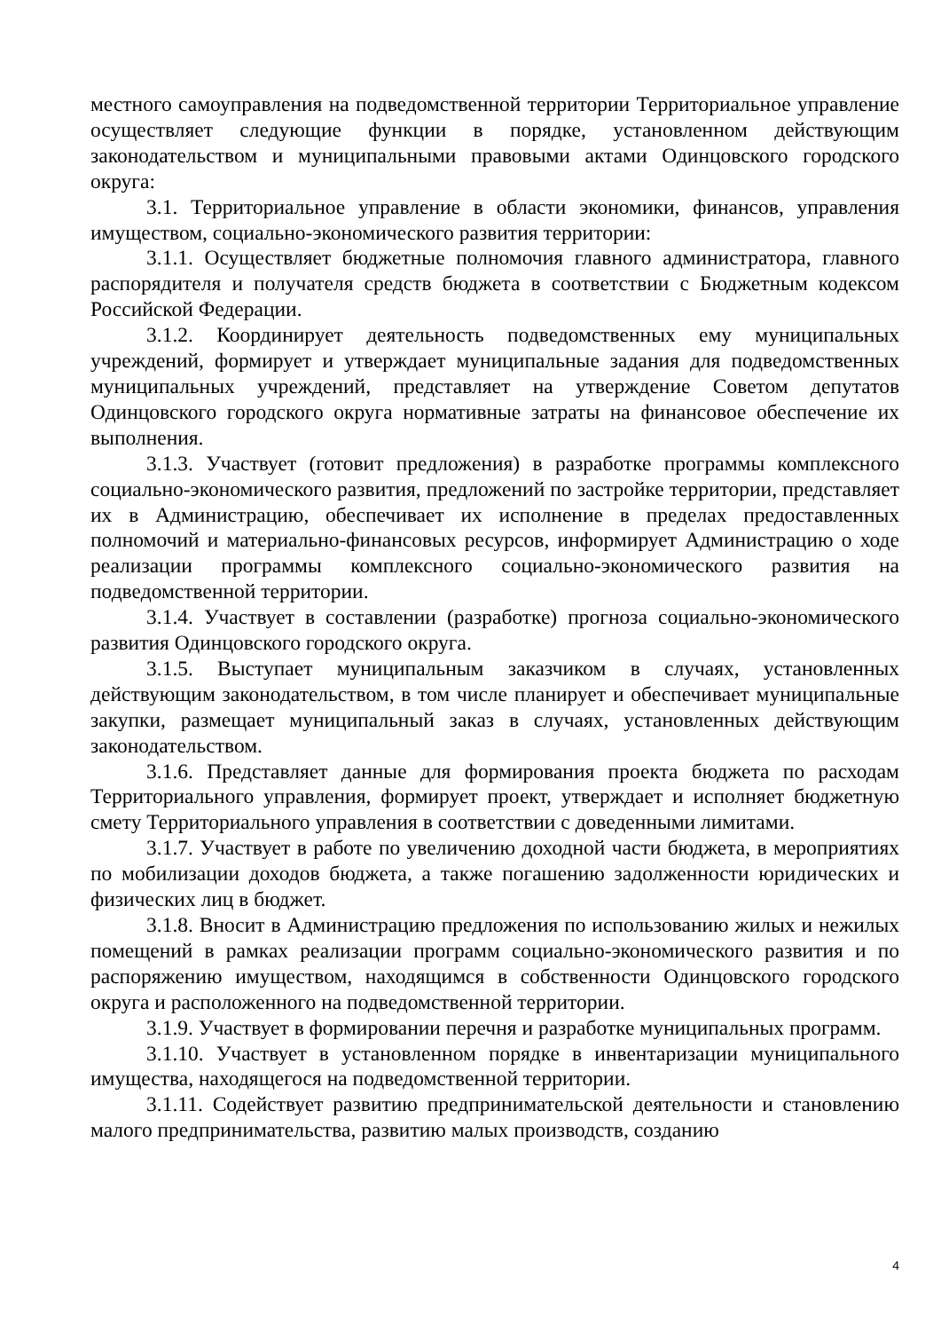местного самоуправления на подведомственной территории Территориальное управление осуществляет следующие функции в порядке, установленном действующим законодательством и муниципальными правовыми актами Одинцовского городского округа:
3.1. Территориальное управление в области экономики, финансов, управления имуществом, социально-экономического развития территории:
3.1.1. Осуществляет бюджетные полномочия главного администратора, главного распорядителя и получателя средств бюджета в соответствии с Бюджетным кодексом Российской Федерации.
3.1.2. Координирует деятельность подведомственных ему муниципальных учреждений, формирует и утверждает муниципальные задания для подведомственных муниципальных учреждений, представляет на утверждение Советом депутатов Одинцовского городского округа нормативные затраты на финансовое обеспечение их выполнения.
3.1.3. Участвует (готовит предложения) в разработке программы комплексного социально-экономического развития, предложений по застройке территории, представляет их в Администрацию, обеспечивает их исполнение в пределах предоставленных полномочий и материально-финансовых ресурсов, информирует Администрацию о ходе реализации программы комплексного социально-экономического развития на подведомственной территории.
3.1.4. Участвует в составлении (разработке) прогноза социально-экономического развития Одинцовского городского округа.
3.1.5. Выступает муниципальным заказчиком в случаях, установленных действующим законодательством, в том числе планирует и обеспечивает муниципальные закупки, размещает муниципальный заказ в случаях, установленных действующим законодательством.
3.1.6. Представляет данные для формирования проекта бюджета по расходам Территориального управления, формирует проект, утверждает и исполняет бюджетную смету Территориального управления в соответствии с доведенными лимитами.
3.1.7. Участвует в работе по увеличению доходной части бюджета, в мероприятиях по мобилизации доходов бюджета, а также погашению задолженности юридических и физических лиц в бюджет.
3.1.8. Вносит в Администрацию предложения по использованию жилых и нежилых помещений в рамках реализации программ социально-экономического развития и по распоряжению имуществом, находящимся в собственности Одинцовского городского округа и расположенного на подведомственной территории.
3.1.9. Участвует в формировании перечня и разработке муниципальных программ.
3.1.10. Участвует в установленном порядке в инвентаризации муниципального имущества, находящегося на подведомственной территории.
3.1.11. Содействует развитию предпринимательской деятельности и становлению малого предпринимательства, развитию малых производств, созданию
4